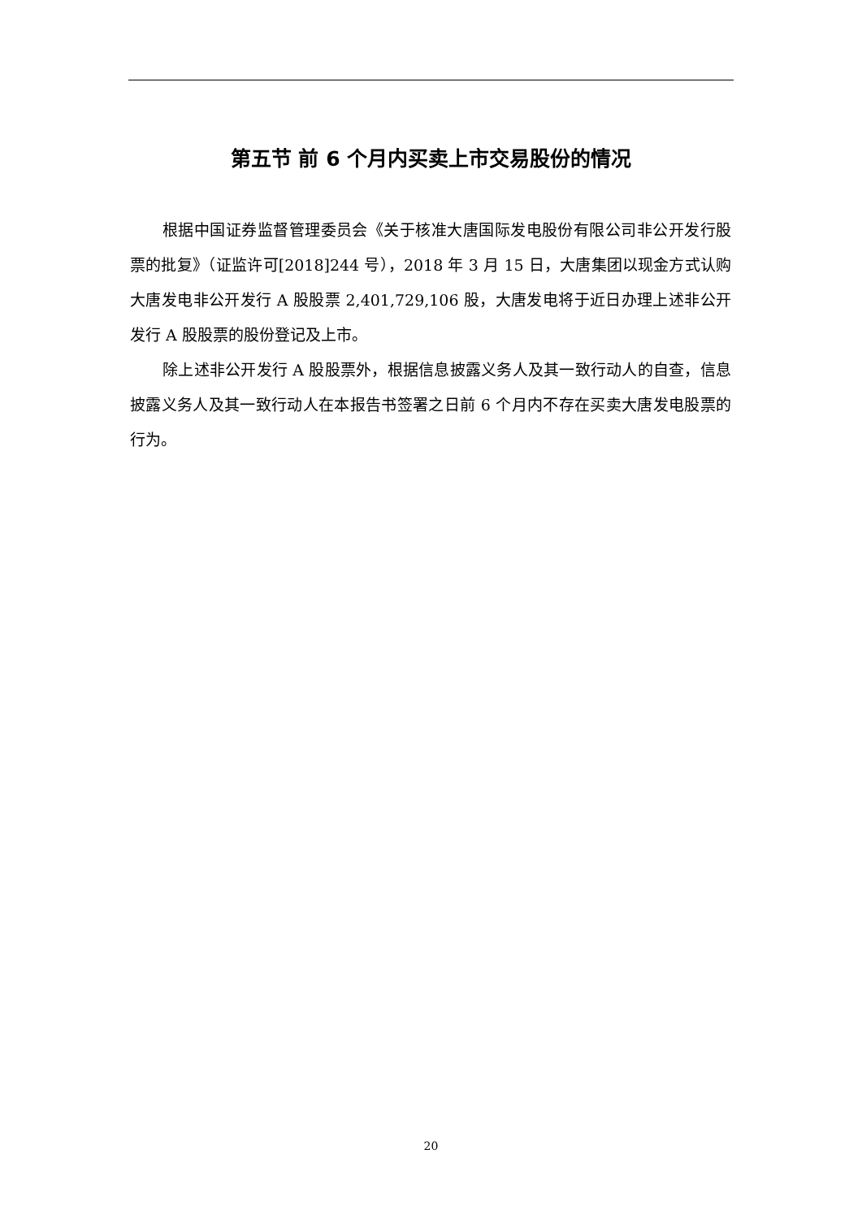第五节 前 6 个月内买卖上市交易股份的情况
根据中国证券监督管理委员会《关于核准大唐国际发电股份有限公司非公开发行股票的批复》（证监许可[2018]244 号），2018 年 3 月 15 日，大唐集团以现金方式认购大唐发电非公开发行 A 股股票 2,401,729,106 股，大唐发电将于近日办理上述非公开发行 A 股股票的股份登记及上市。
除上述非公开发行 A 股股票外，根据信息披露义务人及其一致行动人的自查，信息披露义务人及其一致行动人在本报告书签署之日前 6 个月内不存在买卖大唐发电股票的行为。
20